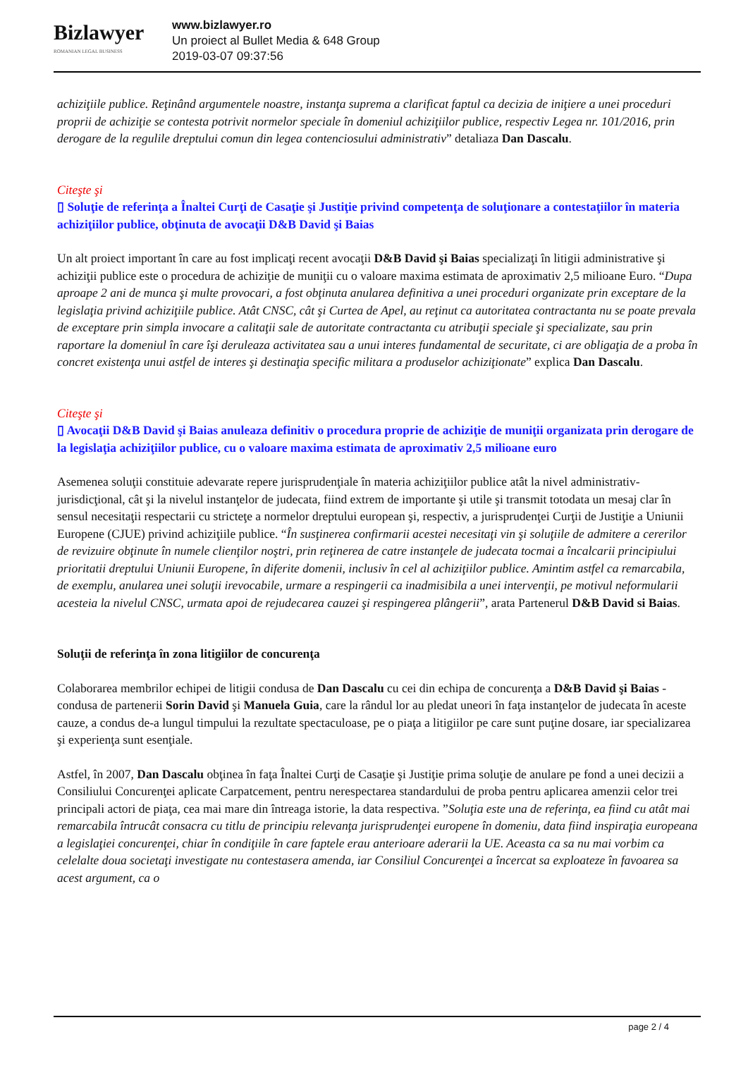Bizlawyer
ROMANIAN LEGAL BUSINESS
www.bizlawyer.ro
Un proiect al Bullet Media & 648 Group
2019-03-07 09:37:56
achiziţiile publice. Reţinând argumentele noastre, instanţa suprema a clarificat faptul ca decizia de iniţiere a unei proceduri proprii de achiziţie se contesta potrivit normelor speciale în domeniul achiziţiilor publice, respectiv Legea nr. 101/2016, prin derogare de la regulile dreptului comun din legea contenciosului administrativ” detaliaza Dan Dascalu.
Citeşte şi
▯ Soluţie de referinţa a Înaltei Curţi de Casaţie şi Justiţie privind competenţa de soluţionare a contestaţiilor în materia achiziţiilor publice, obţinuta de avocaţii D&B David şi Baias
Un alt proiect important în care au fost implicaţi recent avocaţii D&B David şi Baias specializaţi în litigii administrative şi achiziţii publice este o procedura de achiziţie de muniţii cu o valoare maxima estimata de aproximativ 2,5 milioane Euro. “Dupa aproape 2 ani de munca şi multe provocari, a fost obţinuta anularea definitiva a unei proceduri organizate prin exceptare de la legislaţia privind achiziţiile publice. Atât CNSC, cât şi Curtea de Apel, au reţinut ca autoritatea contractanta nu se poate prevala de exceptare prin simpla invocare a calitaţii sale de autoritate contractanta cu atribuţii speciale şi specializate, sau prin raportare la domeniul în care îşi deruleaza activitatea sau a unui interes fundamental de securitate, ci are obligaţia de a proba în concret existenţa unui astfel de interes şi destinaţia specific militara a produselor achiziţionate” explica Dan Dascalu.
Citeşte şi
▯ Avocaţii D&B David şi Baias anuleaza definitiv o procedura proprie de achiziţie de muniţii organizata prin derogare de la legislaţia achiziţiilor publice, cu o valoare maxima estimata de aproximativ 2,5 milioane euro
Asemenea soluţii constituie adevarate repere jurisprudenţiale în materia achiziţiilor publice atât la nivel administrativ-jurisdicţional, cât şi la nivelul instanţelor de judecata, fiind extrem de importante şi utile şi transmit totodata un mesaj clar în sensul necesitaţii respectarii cu stricteţe a normelor dreptului european şi, respectiv, a jurisprudenţei Curţii de Justiţie a Uniunii Europene (CJUE) privind achiziţiile publice. “În susţinerea confirmarii acestei necesitaţi vin şi soluţiile de admitere a cererilor de revizuire obţinute în numele clienţilor noştri, prin reţinerea de catre instanţele de judecata tocmai a încalcarii principiului prioritatii dreptului Uniunii Europene, în diferite domenii, inclusiv în cel al achiziţiilor publice. Amintim astfel ca remarcabila, de exemplu, anularea unei soluţii irevocabile, urmare a respingerii ca inadmisibila a unei intervenţii, pe motivul neformularii acesteia la nivelul CNSC, urmata apoi de rejudecarea cauzei şi respingerea plângerii”, arata Partenerul D&B David si Baias.
Soluţii de referinţa în zona litigiilor de concurenţa
Colaborarea membrilor echipei de litigii condusa de Dan Dascalu cu cei din echipa de concurenţa a D&B David şi Baias - condusa de partenerii Sorin David şi Manuela Guia, care la rândul lor au pledat uneori în faţa instanţelor de judecata în aceste cauze, a condus de-a lungul timpului la rezultate spectaculoase, pe o piaţa a litigiilor pe care sunt puţine dosare, iar specializarea şi experienţa sunt esenţiale.
Astfel, în 2007, Dan Dascalu obţinea în faţa Înaltei Curţi de Casaţie şi Justiţie prima soluţie de anulare pe fond a unei decizii a Consiliului Concurenţei aplicate Carpatcement, pentru nerespectarea standardului de proba pentru aplicarea amenzii celor trei principali actori de piaţa, cea mai mare din întreaga istorie, la data respectiva. ”Soluţia este una de referinţa, ea fiind cu atât mai remarcabila întrucât consacra cu titlu de principiu relevanţa jurisprudenţei europene în domeniu, data fiind inspiraţia europeana a legislaţiei concurenţei, chiar în condiţiile în care faptele erau anterioare aderarii la UE. Aceasta ca sa nu mai vorbim ca celelalte doua societaţi investigate nu contestasera amenda, iar Consiliul Concurenţei a încercat sa exploateze în favoarea sa acest argument, ca o
page 2 / 4